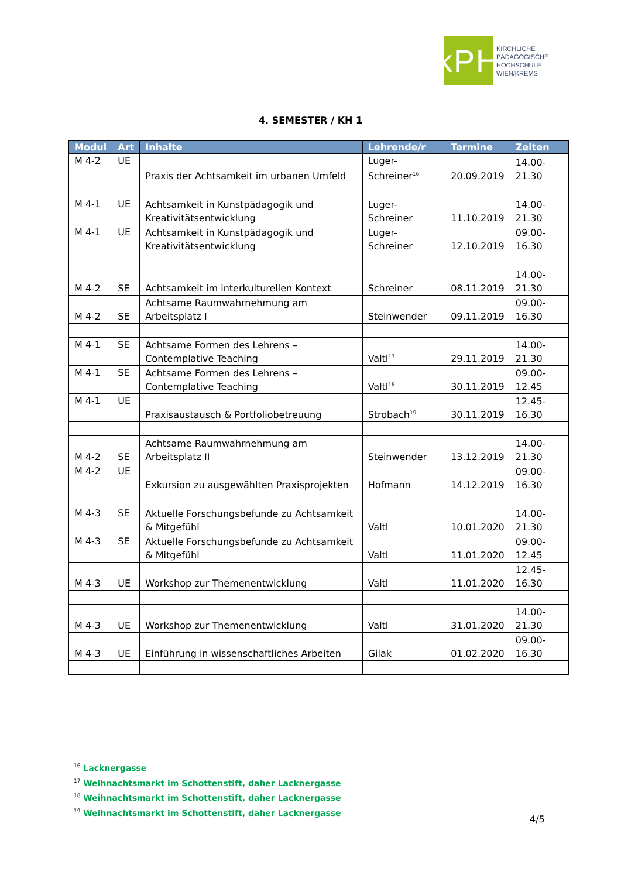kPH
KIRCHLICHE
PÄDAGOGISCHE
HOCHSCHULE
WIEN/KREMS
4. SEMESTER / KH 1
| Modul | Art | Inhalte | Lehrende/r | Termine | Zeiten |
| --- | --- | --- | --- | --- | --- |
| M 4-2 | UE | Praxis der Achtsamkeit im urbanen Umfeld | Luger-Schreiner<sup>16</sup> | 20.09.2019 | 14.00-21.30 |
| M 4-1 | UE | Achtsamkeit in Kunstpädagogik und Kreativitätsentwicklung | Luger-Schreiner | 11.10.2019 | 14.00-21.30 |
| M 4-1 | UE | Achtsamkeit in Kunstpädagogik und Kreativitätsentwicklung | Luger-Schreiner | 12.10.2019 | 09.00-16.30 |
| M 4-2 | SE | Achtsamkeit im interkulturellen Kontext | Schreiner | 08.11.2019 | 14.00-21.30 |
| M 4-2 | SE | Achtsame Raumwahrnehmung am Arbeitsplatz I | Steinwender | 09.11.2019 | 09.00-16.30 |
| M 4-1 | SE | Achtsame Formen des Lehrens – Contemplative Teaching | Valtl<sup>17</sup> | 29.11.2019 | 14.00-21.30 |
| M 4-1 | SE | Achtsame Formen des Lehrens – Contemplative Teaching | Valtl<sup>18</sup> | 30.11.2019 | 09.00-12.45 |
| M 4-1 | UE | Praxisaustausch & Portfoliobetreuung | Strobach<sup>19</sup> | 30.11.2019 | 12.45-16.30 |
| M 4-2 | SE | Achtsame Raumwahrnehmung am Arbeitsplatz II | Steinwender | 13.12.2019 | 14.00-21.30 |
| M 4-2 | UE | Exkursion zu ausgewählten Praxisprojekten | Hofmann | 14.12.2019 | 09.00-16.30 |
| M 4-3 | SE | Aktuelle Forschungsbefunde zu Achtsamkeit & Mitgefühl | Valtl | 10.01.2020 | 14.00-21.30 |
| M 4-3 | SE | Aktuelle Forschungsbefunde zu Achtsamkeit & Mitgefühl | Valtl | 11.01.2020 | 09.00-12.45 |
| M 4-3 | UE | Workshop zur Themenentwicklung | Valtl | 11.01.2020 | 12.45-16.30 |
| M 4-3 | UE | Workshop zur Themenentwicklung | Valtl | 31.01.2020 | 14.00-21.30 |
| M 4-3 | UE | Einführung in wissenschaftliches Arbeiten | Gilak | 01.02.2020 | 09.00-16.30 |
<sup>16</sup> Lacknergasse
<sup>17</sup> Weihnachtsmarkt im Schottenstift, daher Lacknergasse
<sup>18</sup> Weihnachtsmarkt im Schottenstift, daher Lacknergasse
<sup>19</sup> Weihnachtsmarkt im Schottenstift, daher Lacknergasse
4/5